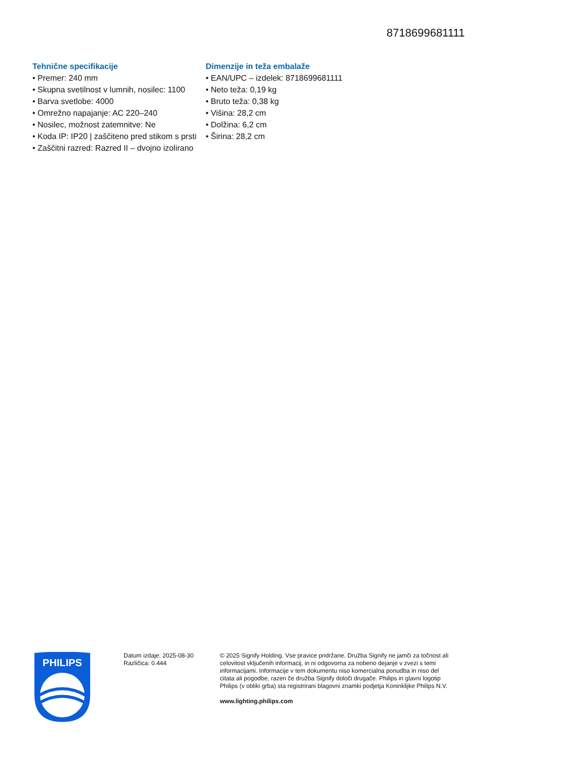8718699681111
Tehnične specifikacije
• Premer: 240 mm
• Skupna svetilnost v lumnih, nosilec: 1100
• Barva svetlobe: 4000
• Omrežno napajanje: AC 220–240
• Nosilec, možnost zatemnitve: Ne
• Koda IP: IP20 | zaščiteno pred stikom s prsti
• Zaščitni razred: Razred II – dvojno izolirano
Dimenzije in teža embalaže
• EAN/UPC – izdelek: 8718699681111
• Neto teža: 0,19 kg
• Bruto teža: 0,38 kg
• Višina: 28,2 cm
• Dolžina: 6,2 cm
• Širina: 28,2 cm
PHILIPS
Datum izdaje: 2025-08-30
Različica: 0.444
© 2025 Signify Holding. Vse pravice pridržane. Družba Signify ne jamči za točnost ali celovitost vključenih informacij, in ni odgovorna za nobeno dejanje v zvezi s temi informacijami. Informacije v tem dokumentu niso komercialna ponudba in niso del citata ali pogodbe, razen če družba Signify določi drugače. Philips in glavni logotip Philips (v obliki grba) sta registrirani blagovni znamki podjetja Koninklijke Philips N.V.
www.lighting.philips.com